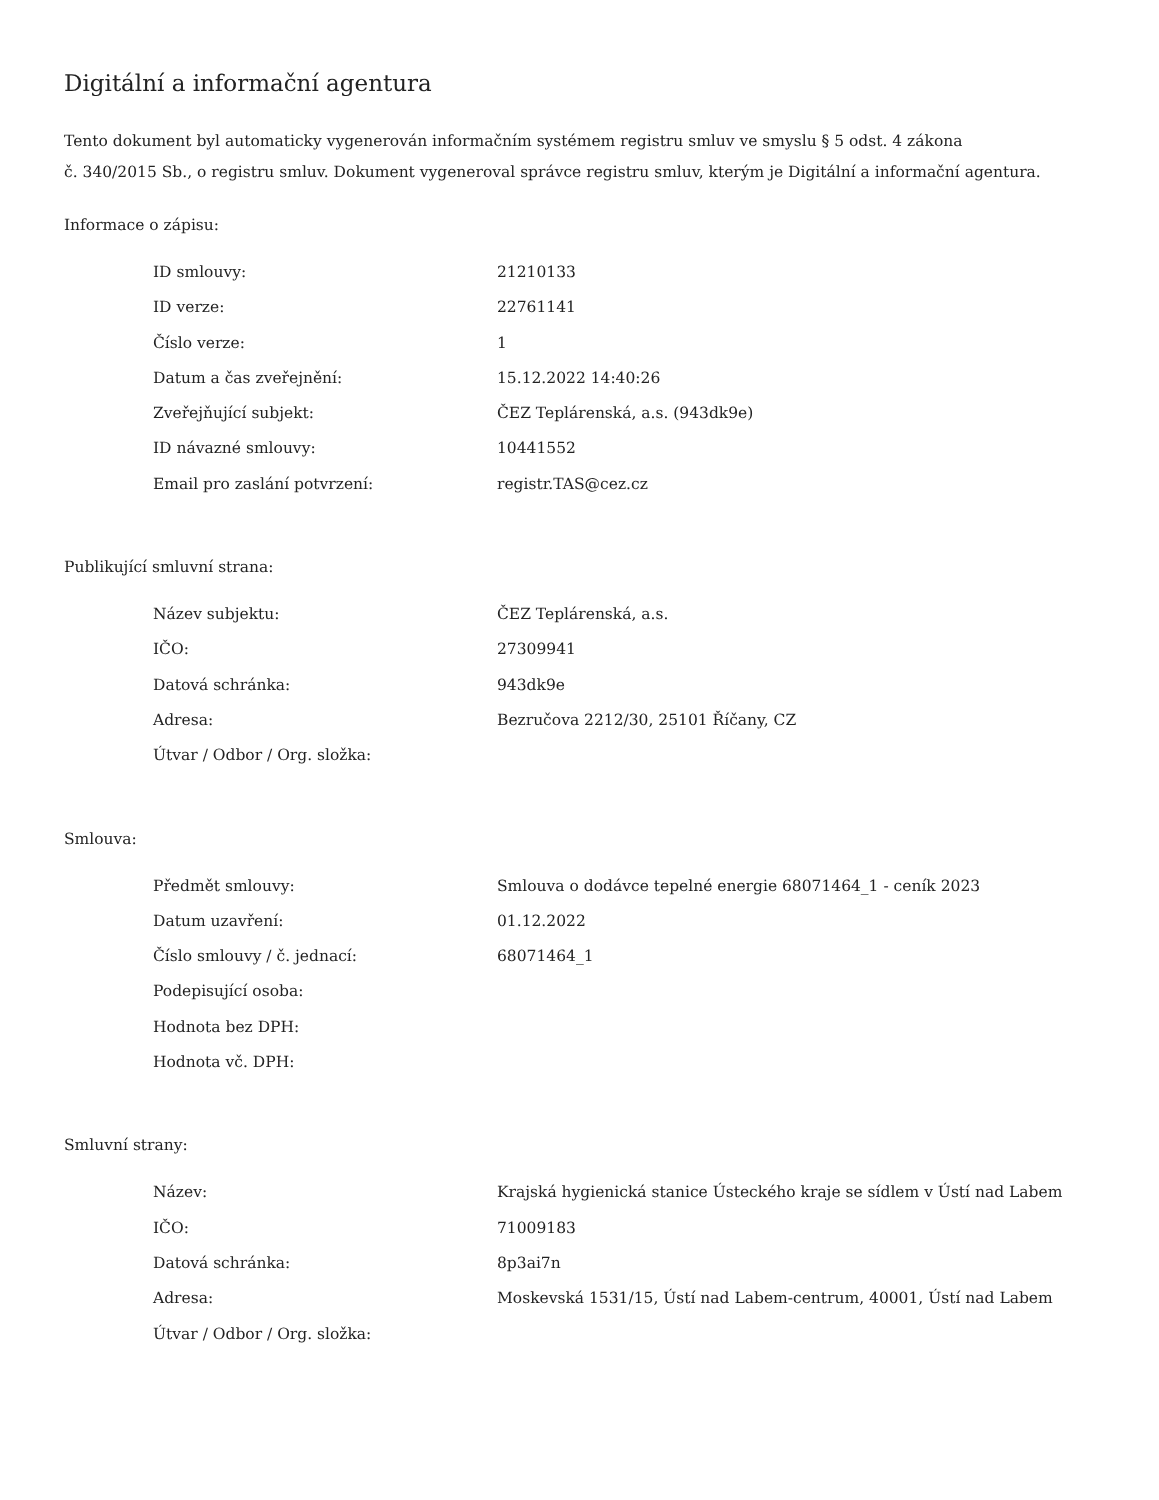Digitální a informační agentura
Tento dokument byl automaticky vygenerován informačním systémem registru smluv ve smyslu § 5 odst. 4 zákona
č. 340/2015 Sb., o registru smluv. Dokument vygeneroval správce registru smluv, kterým je Digitální a informační agentura.
Informace o zápisu:
| ID smlouvy: | 21210133 |
| ID verze: | 22761141 |
| Číslo verze: | 1 |
| Datum a čas zveřejnění: | 15.12.2022 14:40:26 |
| Zveřejňující subjekt: | ČEZ Teplárenská, a.s. (943dk9e) |
| ID návazné smlouvy: | 10441552 |
| Email pro zaslání potvrzení: | registr.TAS@cez.cz |
Publikující smluvní strana:
| Název subjektu: | ČEZ Teplárenská, a.s. |
| IČO: | 27309941 |
| Datová schránka: | 943dk9e |
| Adresa: | Bezručova 2212/30, 25101 Říčany, CZ |
| Útvar / Odbor / Org. složka: | |
Smlouva:
| Předmět smlouvy: | Smlouva o dodávce tepelné energie 68071464_1 - ceník 2023 |
| Datum uzavření: | 01.12.2022 |
| Číslo smlouvy / č. jednací: | 68071464_1 |
| Podepisující osoba: | |
| Hodnota bez DPH: | |
| Hodnota vč. DPH: | |
Smluvní strany:
| Název: | Krajská hygienická stanice Ústeckého kraje se sídlem v Ústí nad Labem |
| IČO: | 71009183 |
| Datová schránka: | 8p3ai7n |
| Adresa: | Moskevská 1531/15, Ústí nad Labem-centrum, 40001, Ústí nad Labem |
| Útvar / Odbor / Org. složka: | |